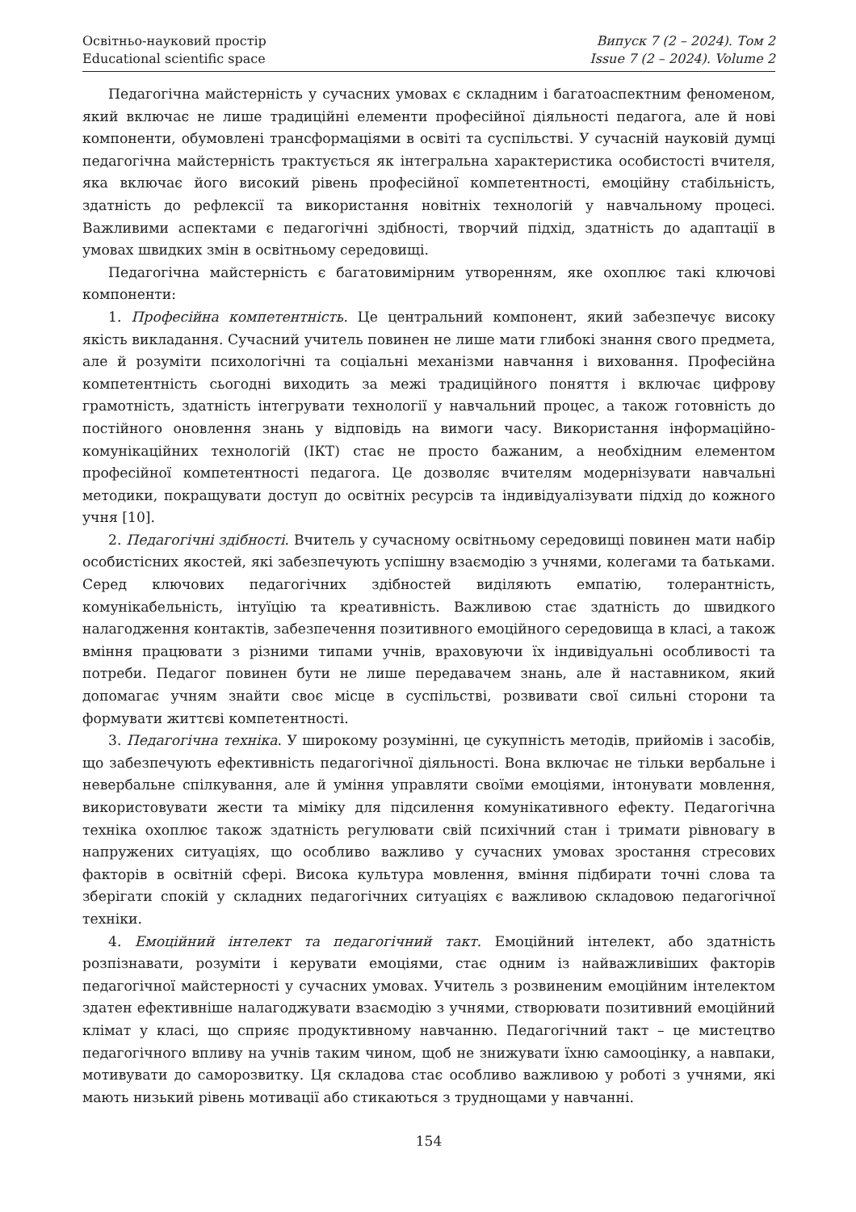Освітньо-науковий простір
Educational scientific space
Випуск 7 (2 – 2024). Том 2
Issue 7 (2 – 2024). Volume 2
Педагогічна майстерність у сучасних умовах є складним і багатоаспектним феноменом, який включає не лише традиційні елементи професійної діяльності педагога, але й нові компоненти, обумовлені трансформаціями в освіті та суспільстві. У сучасній науковій думці педагогічна майстерність трактується як інтегральна характеристика особистості вчителя, яка включає його високий рівень професійної компетентності, емоційну стабільність, здатність до рефлексії та використання новітніх технологій у навчальному процесі. Важливими аспектами є педагогічні здібності, творчий підхід, здатність до адаптації в умовах швидких змін в освітньому середовищі.
Педагогічна майстерність є багатовимірним утворенням, яке охоплює такі ключові компоненти:
1. Професійна компетентність. Це центральний компонент, який забезпечує високу якість викладання. Сучасний учитель повинен не лише мати глибокі знання свого предмета, але й розуміти психологічні та соціальні механізми навчання і виховання. Професійна компетентність сьогодні виходить за межі традиційного поняття і включає цифрову грамотність, здатність інтегрувати технології у навчальний процес, а також готовність до постійного оновлення знань у відповідь на вимоги часу. Використання інформаційно-комунікаційних технологій (ІКТ) стає не просто бажаним, а необхідним елементом професійної компетентності педагога. Це дозволяє вчителям модернізувати навчальні методики, покращувати доступ до освітніх ресурсів та індивідуалізувати підхід до кожного учня [10].
2. Педагогічні здібності. Вчитель у сучасному освітньому середовищі повинен мати набір особистісних якостей, які забезпечують успішну взаємодію з учнями, колегами та батьками. Серед ключових педагогічних здібностей виділяють емпатію, толерантність, комунікабельність, інтуїцію та креативність. Важливою стає здатність до швидкого налагодження контактів, забезпечення позитивного емоційного середовища в класі, а також вміння працювати з різними типами учнів, враховуючи їх індивідуальні особливості та потреби. Педагог повинен бути не лише передавачем знань, але й наставником, який допомагає учням знайти своє місце в суспільстві, розвивати свої сильні сторони та формувати життєві компетентності.
3. Педагогічна техніка. У широкому розумінні, це сукупність методів, прийомів і засобів, що забезпечують ефективність педагогічної діяльності. Вона включає не тільки вербальне і невербальне спілкування, але й уміння управляти своїми емоціями, інтонувати мовлення, використовувати жести та міміку для підсилення комунікативного ефекту. Педагогічна техніка охоплює також здатність регулювати свій психічний стан і тримати рівновагу в напружених ситуаціях, що особливо важливо у сучасних умовах зростання стресових факторів в освітній сфері. Висока культура мовлення, вміння підбирати точні слова та зберігати спокій у складних педагогічних ситуаціях є важливою складовою педагогічної техніки.
4. Емоційний інтелект та педагогічний такт. Емоційний інтелект, або здатність розпізнавати, розуміти і керувати емоціями, стає одним із найважливіших факторів педагогічної майстерності у сучасних умовах. Учитель з розвиненим емоційним інтелектом здатен ефективніше налагоджувати взаємодію з учнями, створювати позитивний емоційний клімат у класі, що сприяє продуктивному навчанню. Педагогічний такт – це мистецтво педагогічного впливу на учнів таким чином, щоб не знижувати їхню самооцінку, а навпаки, мотивувати до саморозвитку. Ця складова стає особливо важливою у роботі з учнями, які мають низький рівень мотивації або стикаються з труднощами у навчанні.
154